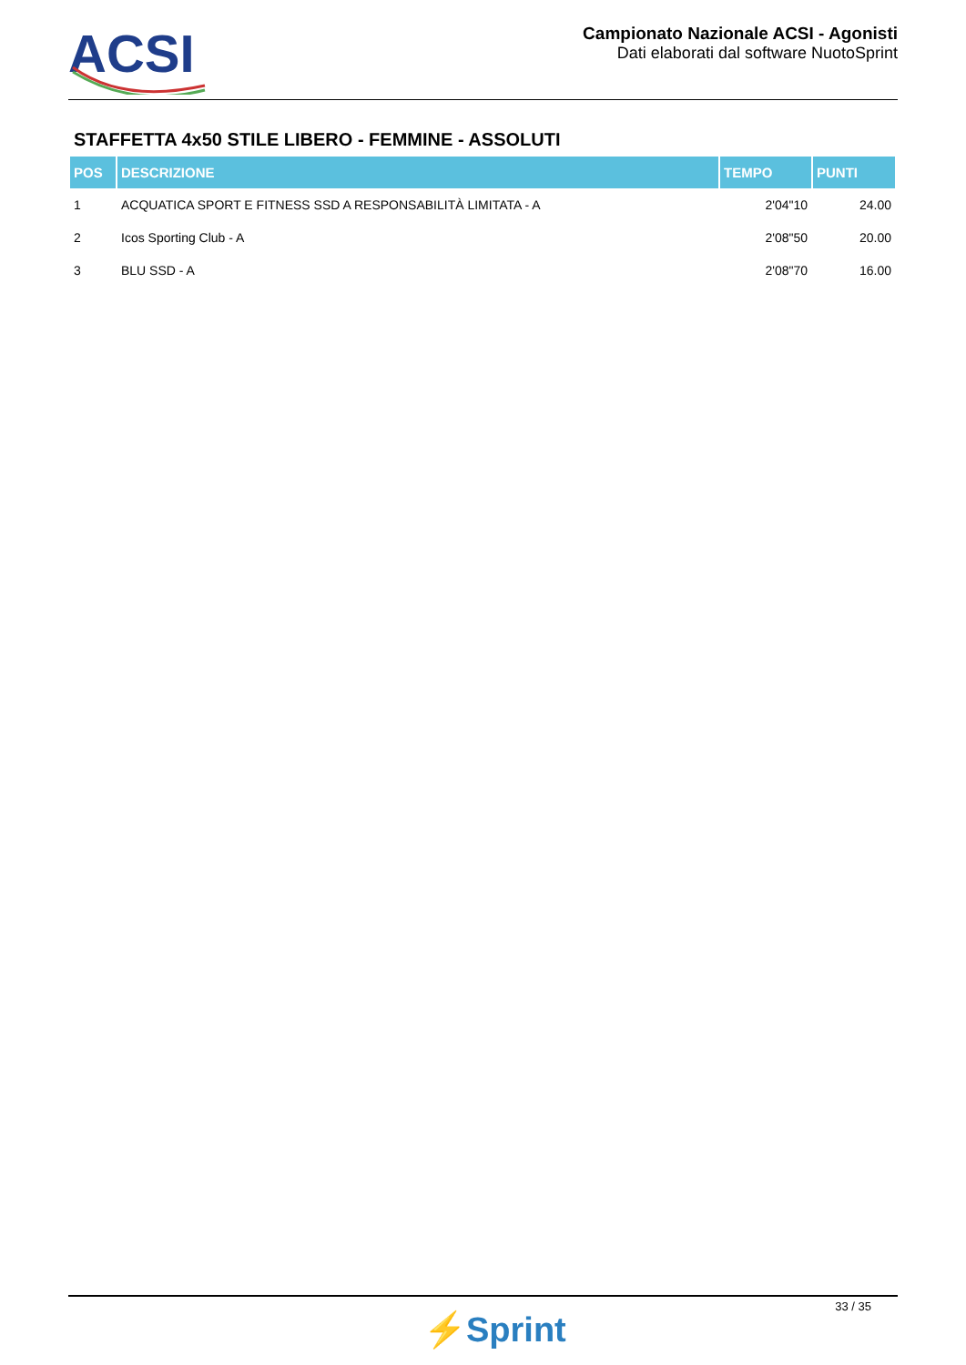ACSI
Campionato Nazionale ACSI - Agonisti
Dati elaborati dal software NuotoSprint
STAFFETTA 4x50 STILE LIBERO - FEMMINE - ASSOLUTI
| POS | DESCRIZIONE | TEMPO | PUNTI |
| --- | --- | --- | --- |
| 1 | ACQUATICA SPORT E FITNESS SSD A RESPONSABILITÀ LIMITATA - A | 2'04"10 | 24.00 |
| 2 | Icos Sporting Club - A | 2'08"50 | 20.00 |
| 3 | BLU SSD - A | 2'08"70 | 16.00 |
⚡Sprint
33 / 35